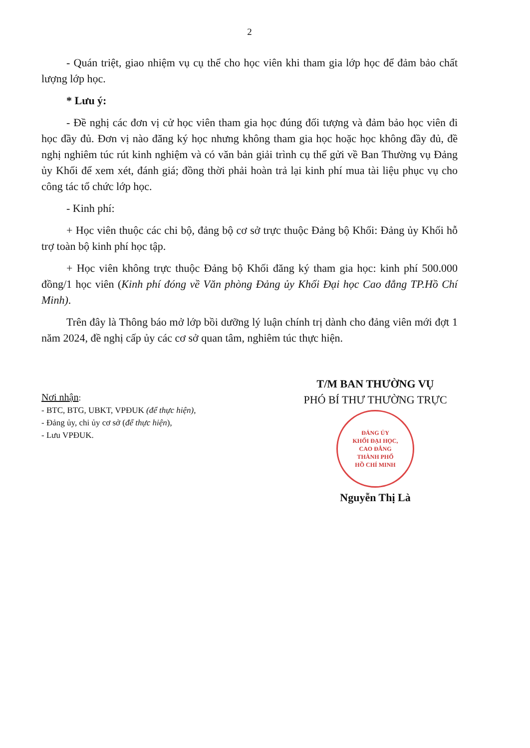2
- Quán triệt, giao nhiệm vụ cụ thể cho học viên khi tham gia lớp học để đảm bảo chất lượng lớp học.
* Lưu ý:
- Đề nghị các đơn vị cử học viên tham gia học đúng đối tượng và đảm bảo học viên đi học đầy đủ. Đơn vị nào đăng ký học nhưng không tham gia học hoặc học không đầy đủ, đề nghị nghiêm túc rút kinh nghiệm và có văn bản giải trình cụ thể gửi về Ban Thường vụ Đảng ủy Khối để xem xét, đánh giá; đồng thời phải hoàn trả lại kinh phí mua tài liệu phục vụ cho công tác tổ chức lớp học.
- Kinh phí:
+ Học viên thuộc các chi bộ, đảng bộ cơ sở trực thuộc Đảng bộ Khối: Đảng ủy Khối hỗ trợ toàn bộ kinh phí học tập.
+ Học viên không trực thuộc Đảng bộ Khối đăng ký tham gia học: kinh phí 500.000 đồng/1 học viên (Kinh phí đóng về Văn phòng Đảng ủy Khối Đại học Cao đẳng TP.Hồ Chí Minh).
Trên đây là Thông báo mở lớp bồi dưỡng lý luận chính trị dành cho đảng viên mới đợt 1 năm 2024, đề nghị cấp ủy các cơ sở quan tâm, nghiêm túc thực hiện.
Nơi nhận:
- BTC, BTG, UBKT, VPĐUK (để thực hiện),
- Đảng ủy, chi ủy cơ sở (để thực hiện),
- Lưu VPĐUK.
T/M BAN THƯỜNG VỤ
PHÓ BÍ THƯ THƯỜNG TRỰC
ĐẢNG ỦY
KHỐI ĐẠI HỌC,
CAO ĐẲNG
THÀNH PHỐ
HỒ CHÍ MINH
Nguyễn Thị Là